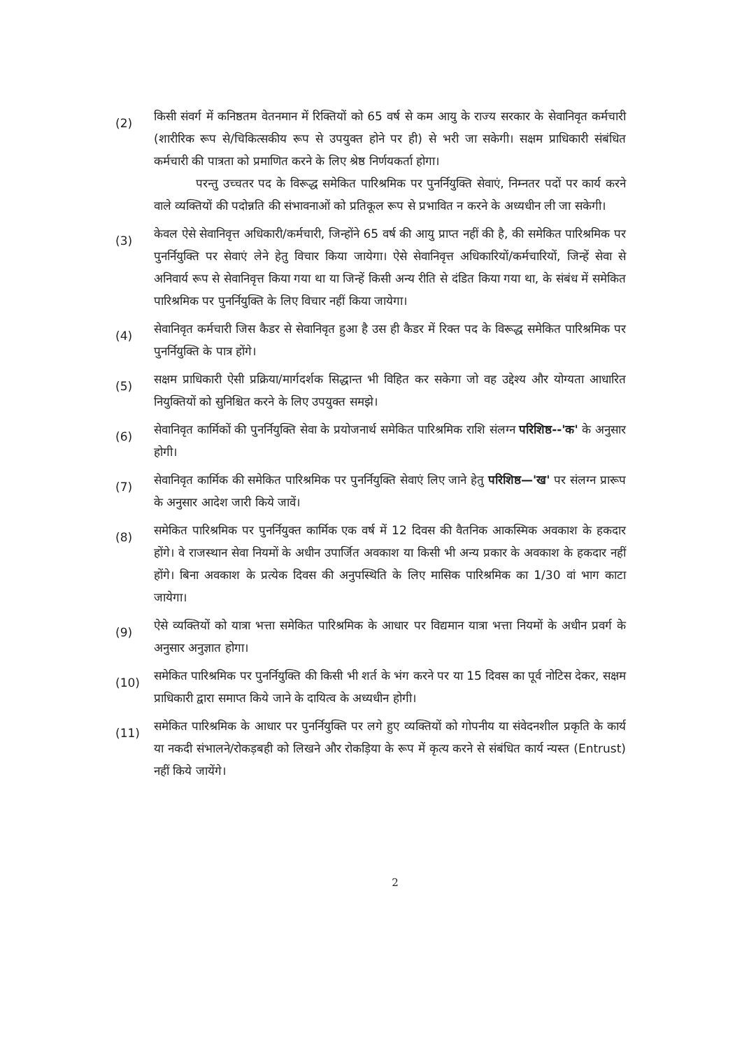(2)
किसी संवर्ग में कनिष्ठतम वेतनमान में रिक्तियों को 65 वर्ष से कम आयु के राज्य सरकार के सेवानिवृत कर्मचारी (शारीरिक रूप से/चिकित्सकीय रूप से उपयुक्त होने पर ही) से भरी जा सकेगी। सक्षम प्राधिकारी संबंधित कर्मचारी की पात्रता को प्रमाणित करने के लिए श्रेष्ठ निर्णयकर्ता होगा।
परन्तु उच्चतर पद के विरूद्ध समेकित पारिश्रमिक पर पुनर्नियुक्ति सेवाएं, निम्नतर पदों पर कार्य करने वाले व्यक्तियों की पदोन्नति की संभावनाओं को प्रतिकूल रूप से प्रभावित न करने के अध्यधीन ली जा सकेगी।
(3)
केवल ऐसे सेवानिवृत्त अधिकारी/कर्मचारी, जिन्होंने 65 वर्ष की आयु प्राप्त नहीं की है, की समेकित पारिश्रमिक पर पुनर्नियुक्ति पर सेवाएं लेने हेतु विचार किया जायेगा। ऐसे सेवानिवृत्त अधिकारियों/कर्मचारियों, जिन्हें सेवा से अनिवार्य रूप से सेवानिवृत्त किया गया था या जिन्हें किसी अन्य रीति से दंडित किया गया था, के संबंध में समेकित पारिश्रमिक पर पुनर्नियुक्ति के लिए विचार नहीं किया जायेगा।
(4)
सेवानिवृत कर्मचारी जिस कैडर से सेवानिवृत हुआ है उस ही कैडर में रिक्त पद के विरूद्ध समेकित पारिश्रमिक पर पुनर्नियुक्ति के पात्र होंगे।
(5)
सक्षम प्राधिकारी ऐसी प्रक्रिया/मार्गदर्शक सिद्धान्त भी विहित कर सकेगा जो वह उद्देश्य और योग्यता आधारित नियुक्तियों को सुनिश्चित करने के लिए उपयुक्त समझे।
(6)
सेवानिवृत कार्मिकों की पुनर्नियुक्ति सेवा के प्रयोजनार्थ समेकित पारिश्रमिक राशि संलग्न परिशिष्ठ--'क' के अनुसार होगी।
(7)
सेवानिवृत कार्मिक की समेकित पारिश्रमिक पर पुनर्नियुक्ति सेवाएं लिए जाने हेतु परिशिष्ठ—'ख' पर संलग्न प्रारूप के अनुसार आदेश जारी किये जावें।
(8)
समेकित पारिश्रमिक पर पुनर्नियुक्त कार्मिक एक वर्ष में 12 दिवस की वैतनिक आकस्मिक अवकाश के हकदार होंगे। वे राजस्थान सेवा नियमों के अधीन उपार्जित अवकाश या किसी भी अन्य प्रकार के अवकाश के हकदार नहीं होंगे। बिना अवकाश के प्रत्येक दिवस की अनुपस्थिति के लिए मासिक पारिश्रमिक का 1/30 वां भाग काटा जायेगा।
(9)
ऐसे व्यक्तियों को यात्रा भत्ता समेकित पारिश्रमिक के आधार पर विद्यमान यात्रा भत्ता नियमों के अधीन प्रवर्ग के अनुसार अनुज्ञात होगा।
(10)
समेकित पारिश्रमिक पर पुनर्नियुक्ति की किसी भी शर्त के भंग करने पर या 15 दिवस का पूर्व नोटिस देकर, सक्षम प्राधिकारी द्वारा समाप्त किये जाने के दायित्व के अध्यधीन होगी।
(11)
समेकित पारिश्रमिक के आधार पर पुनर्नियुक्ति पर लगे हुए व्यक्तियों को गोपनीय या संवेदनशील प्रकृति के कार्य या नकदी संभालने/रोकड़बही को लिखने और रोकड़िया के रूप में कृत्य करने से संबंधित कार्य न्यस्त (Entrust) नहीं किये जायेंगे।
2